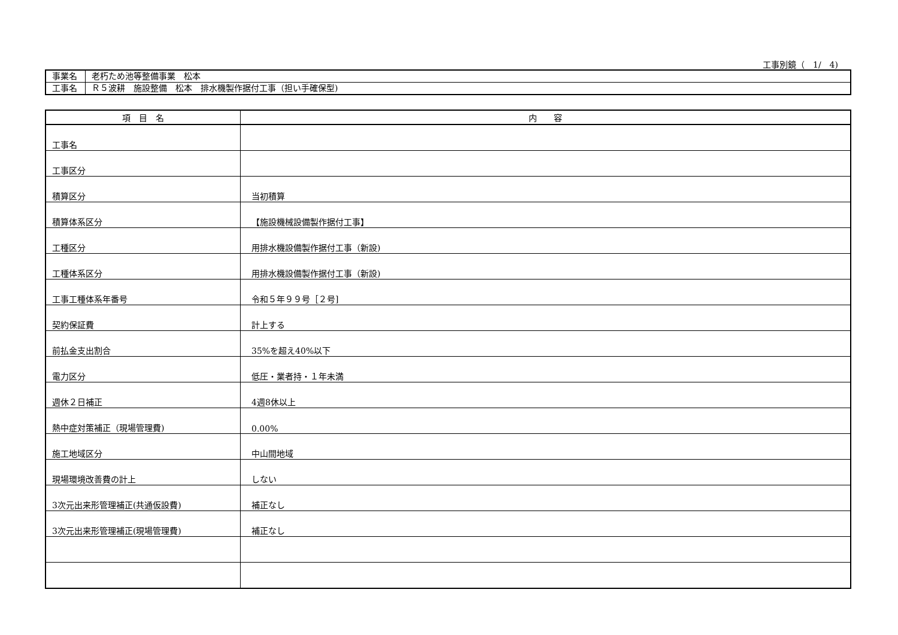工事別鏡（　1/　4)
| 事業名 | 老朽ため池等整備事業 松本 |
| 工事名 | Ｒ５波耕 施設整備 松本 排水機製作据付工事（担い手確保型) |
| 項 目 名 | 内 容 |
| --- | --- |
| 工事名 | |
| 工事区分 | |
| 積算区分 | 当初積算 |
| 積算体系区分 | 【施設機械設備製作据付工事】 |
| 工種区分 | 用排水機設備製作据付工事（新設) |
| 工種体系区分 | 用排水機設備製作据付工事（新設) |
| 工事工種体系年番号 | 令和５年９９号［２号] |
| 契約保証費 | 計上する |
| 前払金支出割合 | 35%を超え40%以下 |
| 電力区分 | 低圧・業者持・１年未満 |
| 週休２日補正 | 4週8休以上 |
| 熱中症対策補正（現場管理費) | 0.00% |
| 施工地域区分 | 中山間地域 |
| 現場環境改善費の計上 | しない |
| 3次元出来形管理補正(共通仮設費) | 補正なし |
| 3次元出来形管理補正(現場管理費) | 補正なし |